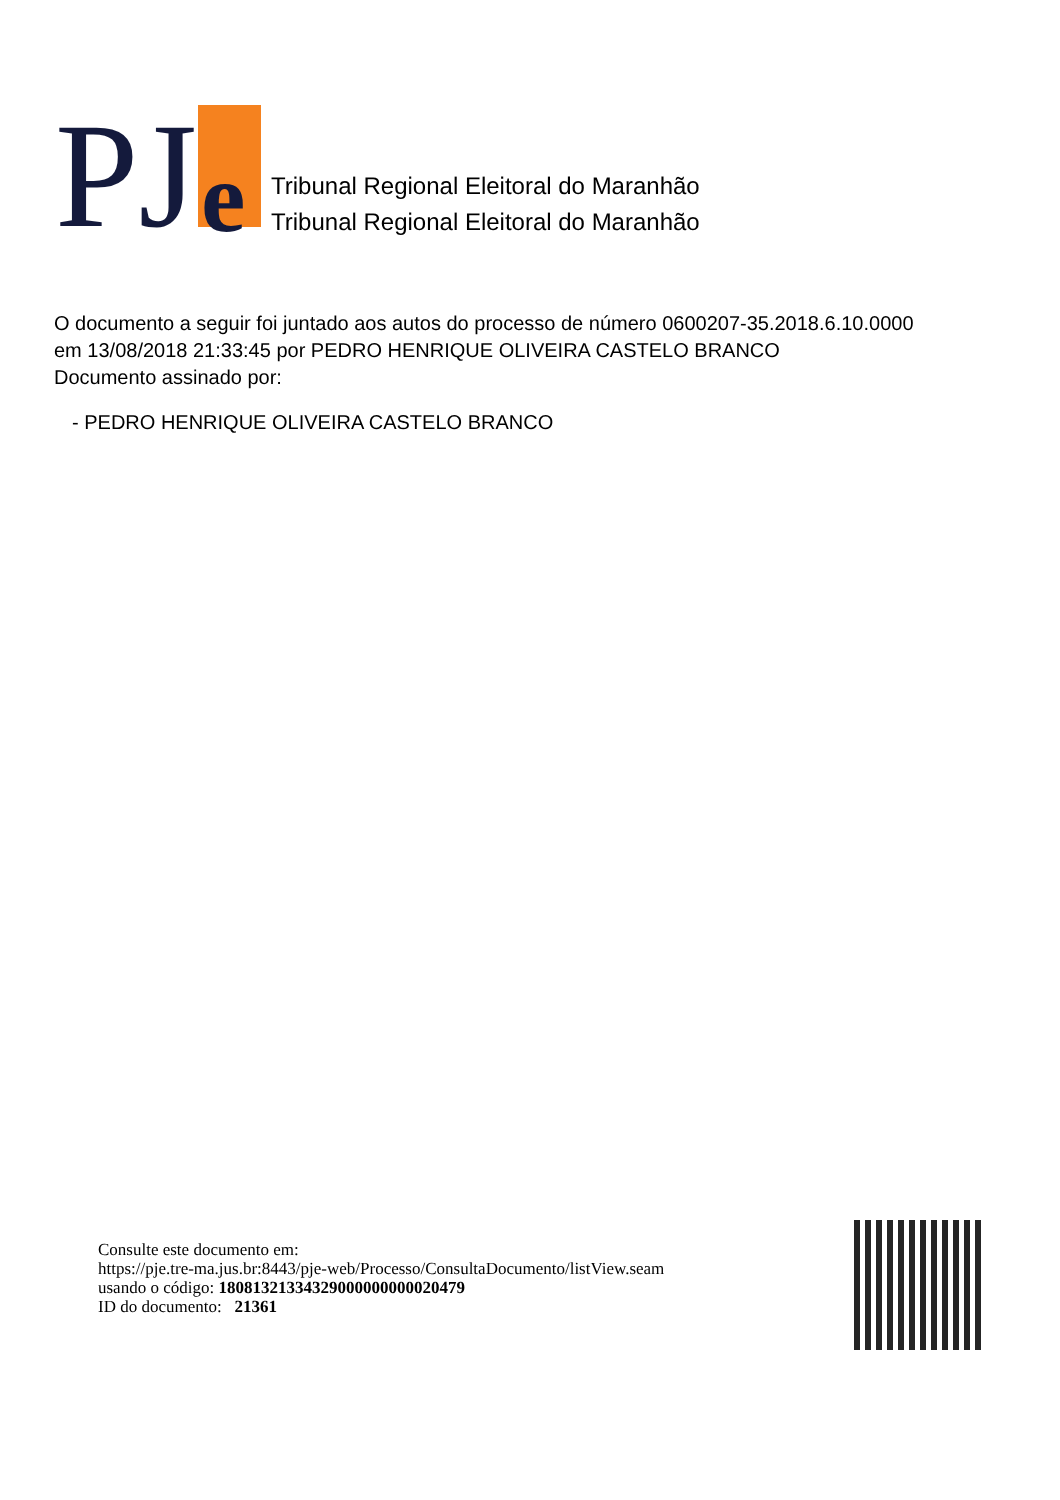PJ e
Tribunal Regional Eleitoral do Maranhão
Tribunal Regional Eleitoral do Maranhão
O documento a seguir foi juntado aos autos do processo de número 0600207-35.2018.6.10.0000
em 13/08/2018 21:33:45 por PEDRO HENRIQUE OLIVEIRA CASTELO BRANCO
Documento assinado por:
- PEDRO HENRIQUE OLIVEIRA CASTELO BRANCO
Consulte este documento em:
https://pje.tre-ma.jus.br:8443/pje-web/Processo/ConsultaDocumento/listView.seam
usando o código: 18081321334329000000000020479
ID do documento: 21361